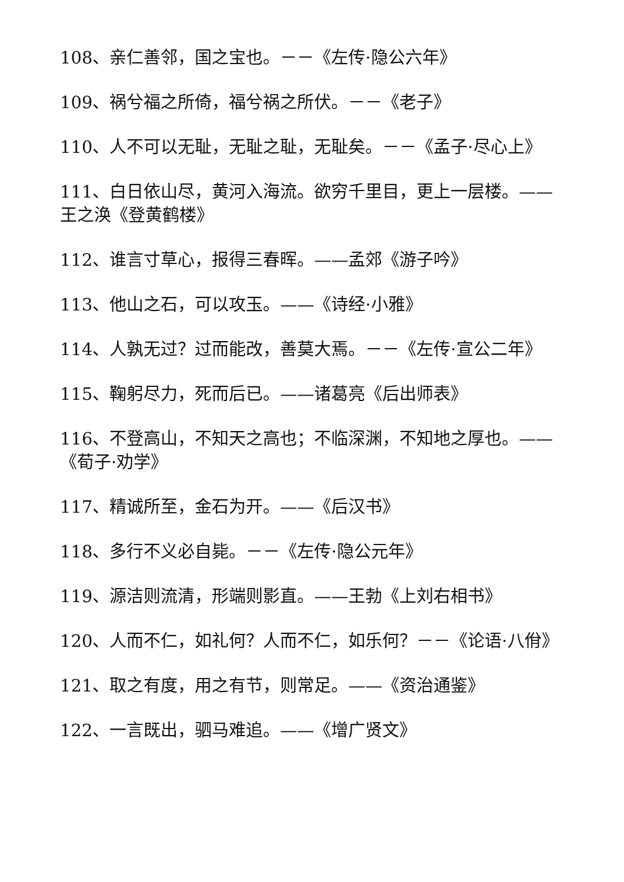108、亲仁善邻，国之宝也。－－《左传·隐公六年》
109、祸兮福之所倚，福兮祸之所伏。－－《老子》
110、人不可以无耻，无耻之耻，无耻矣。－－《孟子·尽心上》
111、白日依山尽，黄河入海流。欲穷千里目，更上一层楼。——王之涣《登黄鹤楼》
112、谁言寸草心，报得三春晖。——孟郊《游子吟》
113、他山之石，可以攻玉。——《诗经·小雅》
114、人孰无过？过而能改，善莫大焉。－－《左传·宣公二年》
115、鞠躬尽力，死而后已。——诸葛亮《后出师表》
116、不登高山，不知天之高也；不临深渊，不知地之厚也。——《荀子·劝学》
117、精诚所至，金石为开。——《后汉书》
118、多行不义必自毙。－－《左传·隐公元年》
119、源洁则流清，形端则影直。——王勃《上刘右相书》
120、人而不仁，如礼何？人而不仁，如乐何？－－《论语·八佾》
121、取之有度，用之有节，则常足。——《资治通鉴》
122、一言既出，驷马难追。——《增广贤文》